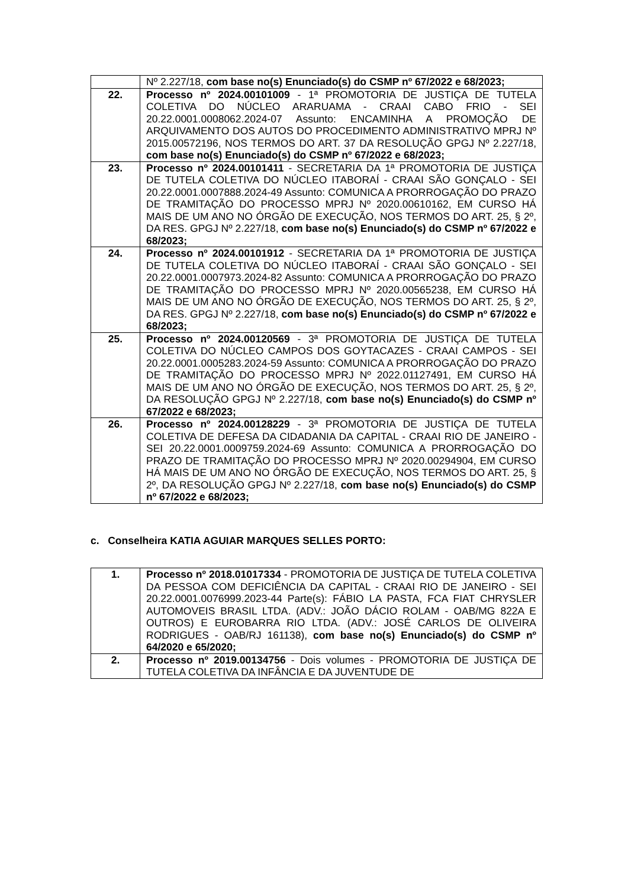| | Nº 2.227/18, com base no(s) Enunciado(s) do CSMP nº 67/2022 e 68/2023; |
| 22. | Processo nº 2024.00101009 - 1ª PROMOTORIA DE JUSTIÇA DE TUTELA COLETIVA DO NÚCLEO ARARUAMA - CRAAI CABO FRIO - SEI 20.22.0001.0008062.2024-07 Assunto: ENCAMINHA A PROMOÇÃO DE ARQUIVAMENTO DOS AUTOS DO PROCEDIMENTO ADMINISTRATIVO MPRJ Nº 2015.00572196, NOS TERMOS DO ART. 37 DA RESOLUÇÃO GPGJ Nº 2.227/18, com base no(s) Enunciado(s) do CSMP nº 67/2022 e 68/2023; |
| 23. | Processo nº 2024.00101411 - SECRETARIA DA 1ª PROMOTORIA DE JUSTIÇA DE TUTELA COLETIVA DO NÚCLEO ITABORAÍ - CRAAI SÃO GONÇALO - SEI 20.22.0001.0007888.2024-49 Assunto: COMUNICA A PRORROGAÇÃO DO PRAZO DE TRAMITAÇÃO DO PROCESSO MPRJ Nº 2020.00610162, EM CURSO HÁ MAIS DE UM ANO NO ÓRGÃO DE EXECUÇÃO, NOS TERMOS DO ART. 25, § 2º, DA RES. GPGJ Nº 2.227/18, com base no(s) Enunciado(s) do CSMP nº 67/2022 e 68/2023; |
| 24. | Processo nº 2024.00101912 - SECRETARIA DA 1ª PROMOTORIA DE JUSTIÇA DE TUTELA COLETIVA DO NÚCLEO ITABORAÍ - CRAAI SÃO GONÇALO - SEI 20.22.0001.0007973.2024-82 Assunto: COMUNICA A PRORROGAÇÃO DO PRAZO DE TRAMITAÇÃO DO PROCESSO MPRJ Nº 2020.00565238, EM CURSO HÁ MAIS DE UM ANO NO ÓRGÃO DE EXECUÇÃO, NOS TERMOS DO ART. 25, § 2º, DA RES. GPGJ Nº 2.227/18, com base no(s) Enunciado(s) do CSMP nº 67/2022 e 68/2023; |
| 25. | Processo nº 2024.00120569 - 3ª PROMOTORIA DE JUSTIÇA DE TUTELA COLETIVA DO NÚCLEO CAMPOS DOS GOYTACAZES - CRAAI CAMPOS - SEI 20.22.0001.0005283.2024-59 Assunto: COMUNICA A PRORROGAÇÃO DO PRAZO DE TRAMITAÇÃO DO PROCESSO MPRJ Nº 2022.01127491, EM CURSO HÁ MAIS DE UM ANO NO ÓRGÃO DE EXECUÇÃO, NOS TERMOS DO ART. 25, § 2º, DA RESOLUÇÃO GPGJ Nº 2.227/18, com base no(s) Enunciado(s) do CSMP nº 67/2022 e 68/2023; |
| 26. | Processo nº 2024.00128229 - 3ª PROMOTORIA DE JUSTIÇA DE TUTELA COLETIVA DE DEFESA DA CIDADANIA DA CAPITAL - CRAAI RIO DE JANEIRO - SEI 20.22.0001.0009759.2024-69 Assunto: COMUNICA A PRORROGAÇÃO DO PRAZO DE TRAMITAÇÃO DO PROCESSO MPRJ Nº 2020.00294904, EM CURSO HÁ MAIS DE UM ANO NO ÓRGÃO DE EXECUÇÃO, NOS TERMOS DO ART. 25, § 2º, DA RESOLUÇÃO GPGJ Nº 2.227/18, com base no(s) Enunciado(s) do CSMP nº 67/2022 e 68/2023; |
c. Conselheira KATIA AGUIAR MARQUES SELLES PORTO:
| 1. | Processo nº 2018.01017334 - PROMOTORIA DE JUSTIÇA DE TUTELA COLETIVA DA PESSOA COM DEFICIÊNCIA DA CAPITAL - CRAAI RIO DE JANEIRO - SEI 20.22.0001.0076999.2023-44 Parte(s): FÁBIO LA PASTA, FCA FIAT CHRYSLER AUTOMOVEIS BRASIL LTDA. (ADV.: JOÃO DÁCIO ROLAM - OAB/MG 822A E OUTROS) E EUROBARRA RIO LTDA. (ADV.: JOSÉ CARLOS DE OLIVEIRA RODRIGUES - OAB/RJ 161138), com base no(s) Enunciado(s) do CSMP nº 64/2020 e 65/2020; |
| 2. | Processo nº 2019.00134756 - Dois volumes - PROMOTORIA DE JUSTIÇA DE TUTELA COLETIVA DA INFÂNCIA E DA JUVENTUDE DE |